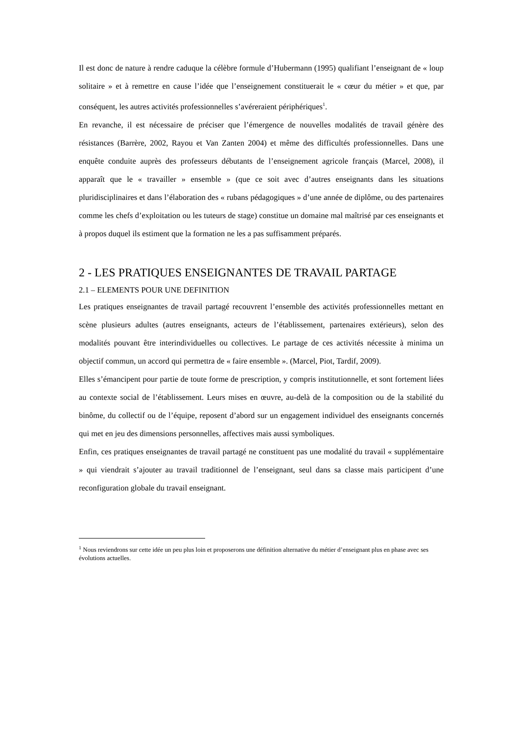Il est donc de nature à rendre caduque la célèbre formule d’Hubermann (1995) qualifiant l’enseignant de « loup solitaire » et à remettre en cause l’idée que l’enseignement constituerait le « cœur du métier » et que, par conséquent, les autres activités professionnelles s’avéreraient périphériques<sup>1</sup>.
En revanche, il est nécessaire de préciser que l’émergence de nouvelles modalités de travail génère des résistances (Barrère, 2002, Rayou et Van Zanten 2004) et même des difficultés professionnelles. Dans une enquête conduite auprès des professeurs débutants de l’enseignement agricole français (Marcel, 2008), il apparaît que le « travailler » ensemble » (que ce soit avec d’autres enseignants dans les situations pluridisciplinaires et dans l’élaboration des « rubans pédagogiques » d’une année de diplôme, ou des partenaires comme les chefs d’exploitation ou les tuteurs de stage) constitue un domaine mal maîtrisé par ces enseignants et à propos duquel ils estiment que la formation ne les a pas suffisamment préparés.
2 - LES PRATIQUES ENSEIGNANTES DE TRAVAIL PARTAGE
2.1 – ELEMENTS POUR UNE DEFINITION
Les pratiques enseignantes de travail partagé recouvrent l’ensemble des activités professionnelles mettant en scène plusieurs adultes (autres enseignants, acteurs de l’établissement, partenaires extérieurs), selon des modalités pouvant être interindividuelles ou collectives. Le partage de ces activités nécessite à minima un objectif commun, un accord qui permettra de « faire ensemble ». (Marcel, Piot, Tardif, 2009).
Elles s’émancipent pour partie de toute forme de prescription, y compris institutionnelle, et sont fortement liées au contexte social de l’établissement. Leurs mises en œuvre, au-delà de la composition ou de la stabilité du binôme, du collectif ou de l’équipe, reposent d’abord sur un engagement individuel des enseignants concernés qui met en jeu des dimensions personnelles, affectives mais aussi symboliques.
Enfin, ces pratiques enseignantes de travail partagé ne constituent pas une modalité du travail « supplémentaire » qui viendrait s’ajouter au travail traditionnel de l’enseignant, seul dans sa classe mais participent d’une reconfiguration globale du travail enseignant.
<sup>1</sup> Nous reviendrons sur cette idée un peu plus loin et proposerons une définition alternative du métier d’enseignant plus en phase avec ses évolutions actuelles.